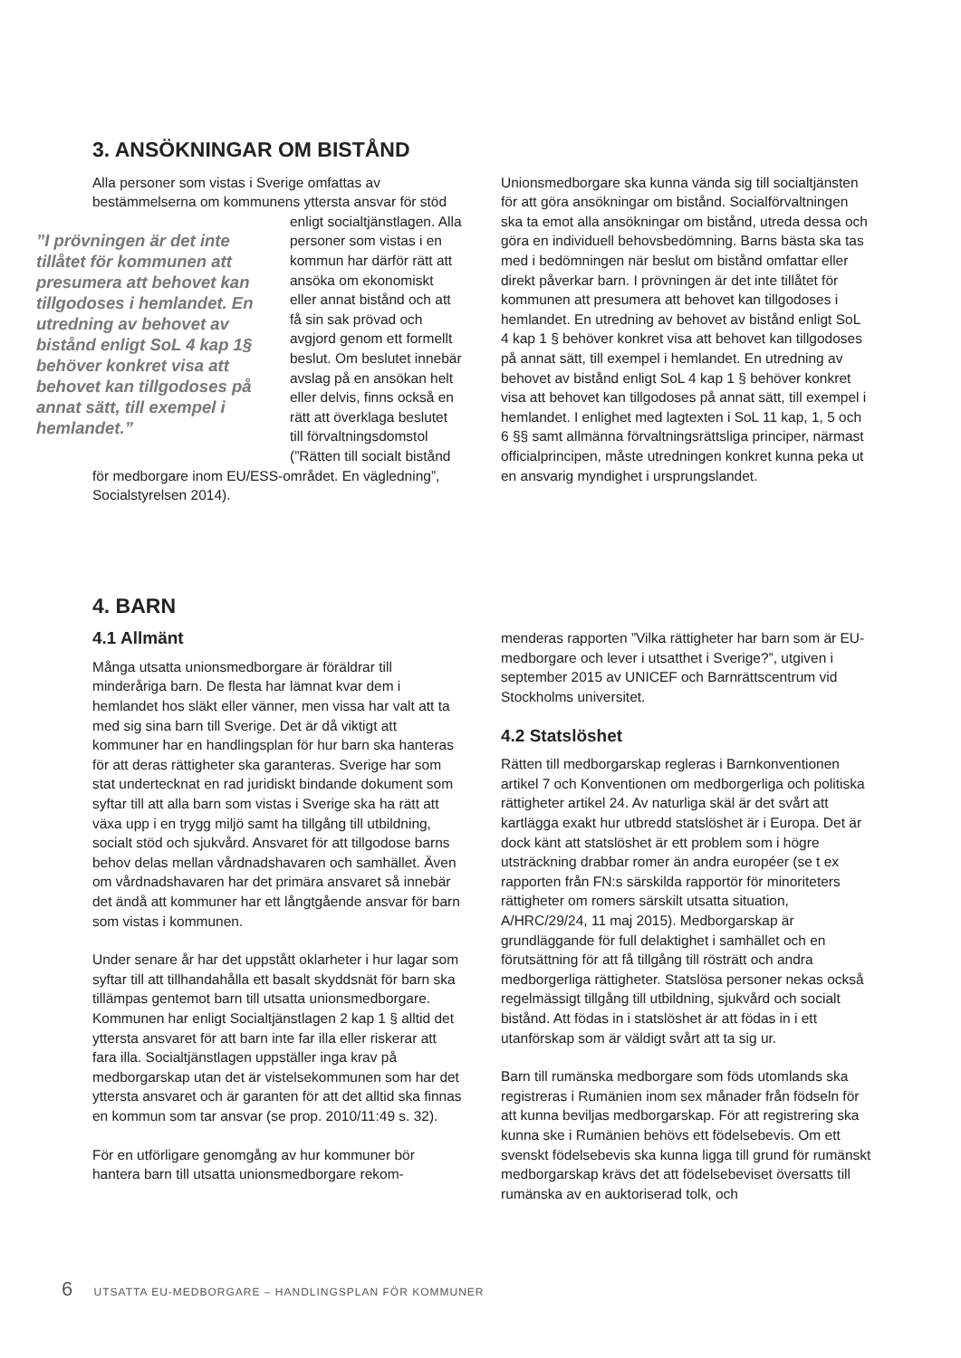3. ANSÖKNINGAR OM BISTÅND
Alla personer som vistas i Sverige omfattas av bestämmelserna om kommunens yttersta ansvar för stöd enligt ”I prövningen är det inte tillåtet för kommunen att presumera att behovet kan tillgodoses i hemlandet. En utredning av behovet av bistånd enligt SoL 4 kap 1§ behöver konkret visa att behovet kan tillgodoses på annat sätt, till exempel i hemlandet.” socialtjänstlagen. Alla personer som vistas i en kommun har därför rätt att ansöka om ekonomiskt eller annat bistånd och att få sin sak prövad och avgjord genom ett formellt beslut. Om beslutet innebär avslag på en ansökan helt eller delvis, finns också en rätt att överklaga beslutet till förvaltningsdomstol (”Rätten till socialt bistånd för medborgare inom EU/ESS-området. En vägledning”, Socialstyrelsen 2014).
Unionsmedborgare ska kunna vända sig till socialtjänsten för att göra ansökningar om bistånd. Socialförvaltningen ska ta emot alla ansökningar om bistånd, utreda dessa och göra en individuell behovsbedömning. Barns bästa ska tas med i bedömningen när beslut om bistånd omfattar eller direkt påverkar barn. I prövningen är det inte tillåtet för kommunen att presumera att behovet kan tillgodoses i hemlandet. En utredning av behovet av bistånd enligt SoL 4 kap 1 § behöver konkret visa att behovet kan tillgodoses på annat sätt, till exempel i hemlandet. En utredning av behovet av bistånd enligt SoL 4 kap 1 § behöver konkret visa att behovet kan tillgodoses på annat sätt, till exempel i hemlandet. I enlighet med lagtexten i SoL 11 kap, 1, 5 och 6 §§ samt allmänna förvaltningsrättsliga principer, närmast officialprincipen, måste utredningen konkret kunna peka ut en ansvarig myndighet i ursprungslandet.
4. BARN
4.1 Allmänt
Många utsatta unionsmedborgare är föräldrar till minderåriga barn. De flesta har lämnat kvar dem i hemlandet hos släkt eller vänner, men vissa har valt att ta med sig sina barn till Sverige. Det är då viktigt att kommuner har en handlingsplan för hur barn ska hanteras för att deras rättigheter ska garanteras. Sverige har som stat undertecknat en rad juridiskt bindande dokument som syftar till att alla barn som vistas i Sverige ska ha rätt att växa upp i en trygg miljö samt ha tillgång till utbildning, socialt stöd och sjukvård. Ansvaret för att tillgodose barns behov delas mellan vårdnadshavaren och samhället. Även om vårdnadshavaren har det primära ansvaret så innebär det ändå att kommuner har ett långtgående ansvar för barn som vistas i kommunen.
Under senare år har det uppstått oklarheter i hur lagar som syftar till att tillhandahålla ett basalt skyddsnät för barn ska tillämpas gentemot barn till utsatta unionsmedborgare. Kommunen har enligt Socialtjänstlagen 2 kap 1 § alltid det yttersta ansvaret för att barn inte far illa eller riskerar att fara illa. Socialtjänstlagen uppställer inga krav på medborgarskap utan det är vistelsekommunen som har det yttersta ansvaret och är garanten för att det alltid ska finnas en kommun som tar ansvar (se prop. 2010/11:49 s. 32).
För en utförligare genomgång av hur kommuner bör hantera barn till utsatta unionsmedborgare rekom-
menderas rapporten ”Vilka rättigheter har barn som är EU-medborgare och lever i utsatthet i Sverige?”, utgiven i september 2015 av UNICEF och Barnrättscentrum vid Stockholms universitet.
4.2 Statslöshet
Rätten till medborgarskap regleras i Barnkonventionen artikel 7 och Konventionen om medborgerliga och politiska rättigheter artikel 24. Av naturliga skäl är det svårt att kartlägga exakt hur utbredd statslöshet är i Europa. Det är dock känt att statslöshet är ett problem som i högre utsträckning drabbar romer än andra européer (se t ex rapporten från FN:s särskilda rapportör för minoriteters rättigheter om romers särskilt utsatta situation, A/HRC/29/24, 11 maj 2015). Medborgarskap är grundläggande för full delaktighet i samhället och en förutsättning för att få tillgång till rösträtt och andra medborgerliga rättigheter. Statslösa personer nekas också regelmässigt tillgång till utbildning, sjukvård och socialt bistånd. Att födas in i statslöshet är att födas in i ett utanförskap som är väldigt svårt att ta sig ur.
Barn till rumänska medborgare som föds utomlands ska registreras i Rumänien inom sex månader från födseln för att kunna beviljas medborgarskap. För att registrering ska kunna ske i Rumänien behövs ett födelsebevis. Om ett svenskt födelsebevis ska kunna ligga till grund för rumänskt medborgarskap krävs det att födelsebeviset översatts till rumänska av en auktoriserad tolk, och
6 UTSATTA EU-MEDBORGARE – HANDLINGSPLAN FÖR KOMMUNER